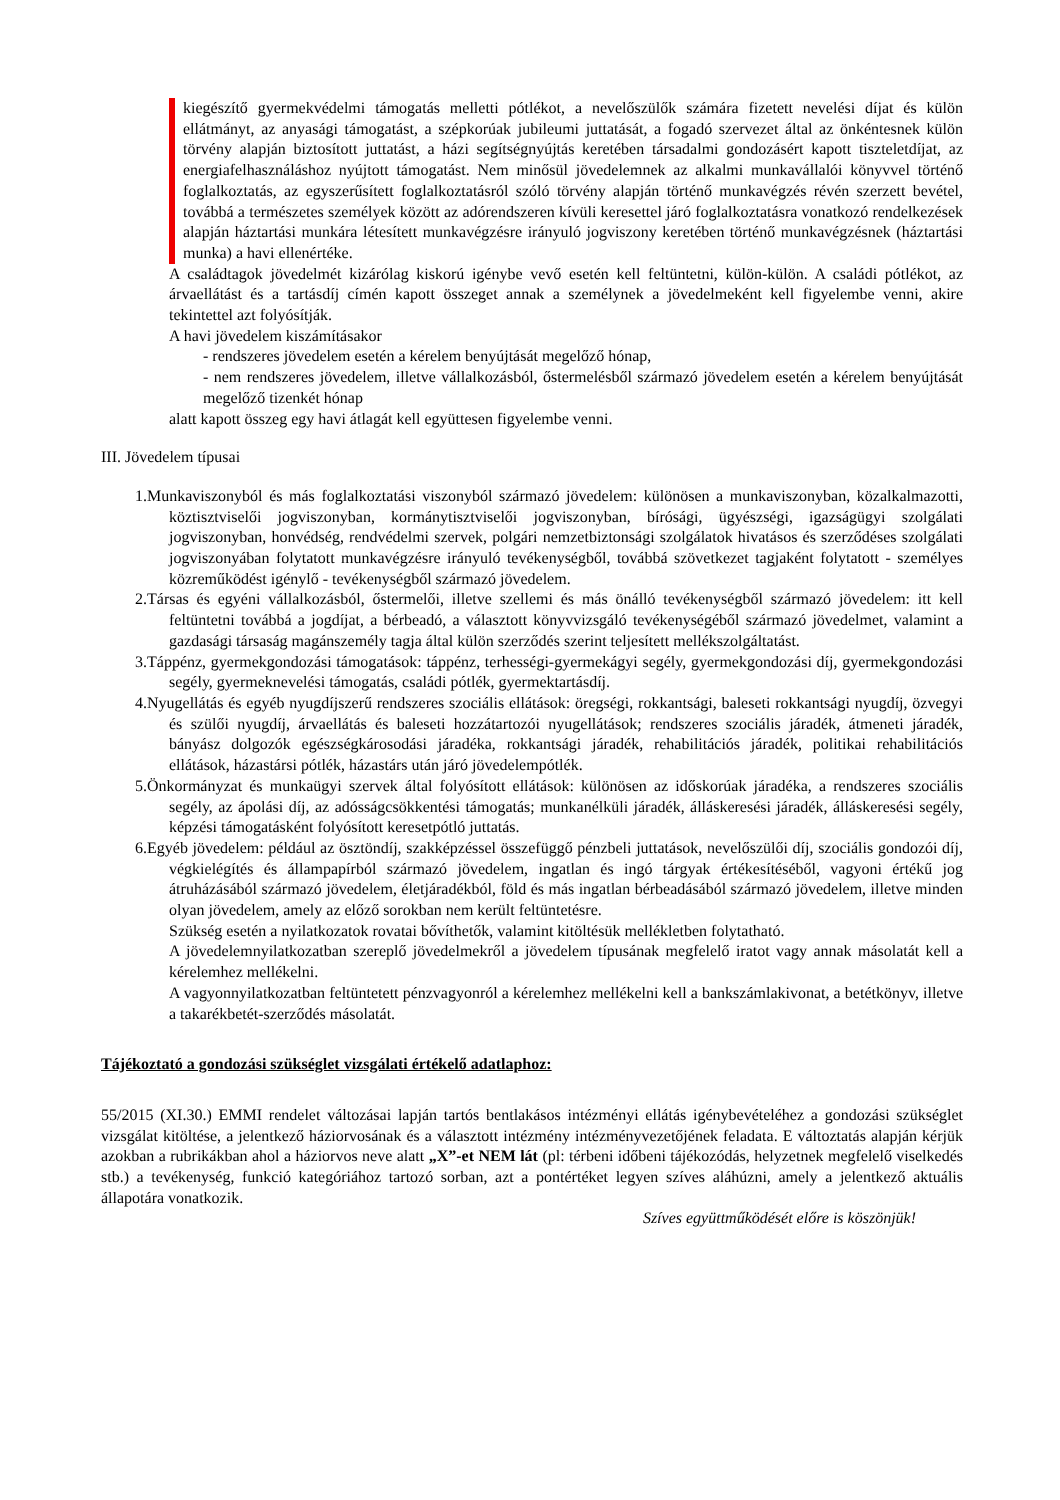kiegészítő gyermekvédelmi támogatás melletti pótlékot, a nevelőszülők számára fizetett nevelési díjat és külön ellátmányt, az anyasági támogatást, a szépkorúak jubileumi juttatását, a fogadó szervezet által az önkéntesnek külön törvény alapján biztosított juttatást, a házi segítségnyújtás keretében társadalmi gondozásért kapott tiszteletdíjat, az energiafelhasználáshoz nyújtott támogatást. Nem minősül jövedelemnek az alkalmi munkavállalói könyvvel történő foglalkoztatás, az egyszerűsített foglalkoztatásról szóló törvény alapján történő munkavégzés révén szerzett bevétel, továbbá a természetes személyek között az adórendszeren kívüli keresettel járó foglalkoztatásra vonatkozó rendelkezések alapján háztartási munkára létesített munkavégzésre irányuló jogviszony keretében történő munkavégzésnek (háztartási munka) a havi ellenértéke.
A családtagok jövedelmét kizárólag kiskorú igénybe vevő esetén kell feltüntetni, külön-külön. A családi pótlékot, az árvaellátást és a tartásdíj címén kapott összeget annak a személynek a jövedelmeként kell figyelembe venni, akire tekintettel azt folyósítják.
A havi jövedelem kiszámításakor
- rendszeres jövedelem esetén a kérelem benyújtását megelőző hónap,
- nem rendszeres jövedelem, illetve vállalkozásból, őstermelésből származó jövedelem esetén a kérelem benyújtását megelőző tizenkét hónap
alatt kapott összeg egy havi átlagát kell együttesen figyelembe venni.
III. Jövedelem típusai
1.Munkaviszonyból és más foglalkoztatási viszonyból származó jövedelem: különösen a munkaviszonyban, közalkalmazotti, köztisztviselői jogviszonyban, kormánytisztviselői jogviszonyban, bírósági, ügyészségi, igazságügyi szolgálati jogviszonyban, honvédség, rendvédelmi szervek, polgári nemzetbiztonsági szolgálatok hivatásos és szerződéses szolgálati jogviszonyában folytatott munkavégzésre irányuló tevékenységből, továbbá szövetkezet tagjaként folytatott - személyes közreműködést igénylő - tevékenységből származó jövedelem.
2.Társas és egyéni vállalkozásból, őstermelői, illetve szellemi és más önálló tevékenységből származó jövedelem: itt kell feltüntetni továbbá a jogdíjat, a bérbeadó, a választott könyvvizsgáló tevékenységéből származó jövedelmet, valamint a gazdasági társaság magánszemély tagja által külön szerződés szerint teljesített mellékszolgáltatást.
3.Táppénz, gyermekgondozási támogatások: táppénz, terhességi-gyermekágyi segély, gyermekgondozási díj, gyermekgondozási segély, gyermeknevelési támogatás, családi pótlék, gyermektartásdíj.
4.Nyugellátás és egyéb nyugdíjszerű rendszeres szociális ellátások: öregségi, rokkantsági, baleseti rokkantsági nyugdíj, özvegyi és szülői nyugdíj, árvaellátás és baleseti hozzátartozói nyugellátások; rendszeres szociális járadék, átmeneti járadék, bányász dolgozók egészségkárosodási járadéka, rokkantsági járadék, rehabilitációs járadék, politikai rehabilitációs ellátások, házastársi pótlék, házastárs után járó jövedelempótlék.
5.Önkormányzat és munkaügyi szervek által folyósított ellátások: különösen az időskorúak járadéka, a rendszeres szociális segély, az ápolási díj, az adósságcsökkentési támogatás; munkanélküli járadék, álláskeresési járadék, álláskeresési segély, képzési támogatásként folyósított keresetpótló juttatás.
6.Egyéb jövedelem: például az ösztöndíj, szakképzéssel összefüggő pénzbeli juttatások, nevelőszülői díj, szociális gondozói díj, végkielégítés és állampapírból származó jövedelem, ingatlan és ingó tárgyak értékesítéséből, vagyoni értékű jog átruházásából származó jövedelem, életjáradékból, föld és más ingatlan bérbeadásából származó jövedelem, illetve minden olyan jövedelem, amely az előző sorokban nem került feltüntetésre.
Szükség esetén a nyilatkozatok rovatai bővíthetők, valamint kitöltésük mellékletben folytatható.
A jövedelemnyilatkozatban szereplő jövedelmekről a jövedelem típusának megfelelő iratot vagy annak másolatát kell a kérelemhez mellékelni.
A vagyonnyilatkozatban feltüntetett pénzvagyonról a kérelemhez mellékelni kell a bankszámlakivonat, a betétkönyv, illetve a takarékbetét-szerződés másolatát.
Tájékoztató a gondozási szükséglet vizsgálati értékelő adatlaphoz:
55/2015 (XI.30.) EMMI rendelet változásai lapján tartós bentlakásos intézményi ellátás igénybevételéhez a gondozási szükséglet vizsgálat kitöltése, a jelentkező háziorvosának és a választott intézmény intézményvezetőjének feladata. E változtatás alapján kérjük azokban a rubrikákban ahol a háziorvos neve alatt „X”-et NEM lát (pl: térbeni időbeni tájékozódás, helyzetnek megfelelő viselkedés stb.) a tevékenység, funkció kategóriához tartozó sorban, azt a pontértéket legyen szíves aláhúzni, amely a jelentkező aktuális állapotára vonatkozik.
Szíves együttműködését előre is köszönjük!